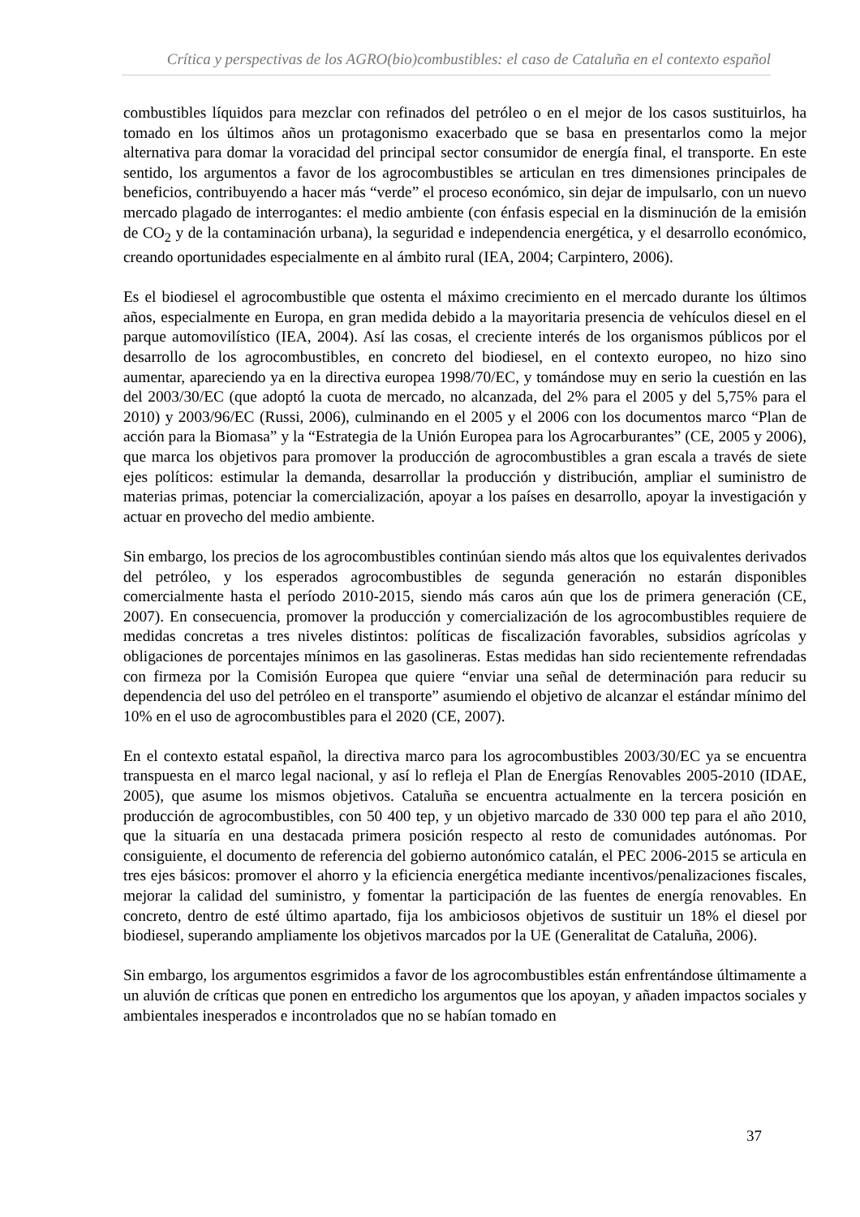Crítica y perspectivas de los AGRO(bio)combustibles: el caso de Cataluña en el contexto español
combustibles líquidos para mezclar con refinados del petróleo o en el mejor de los casos sustituirlos, ha tomado en los últimos años un protagonismo exacerbado que se basa en presentarlos como la mejor alternativa para domar la voracidad del principal sector consumidor de energía final, el transporte. En este sentido, los argumentos a favor de los agrocombustibles se articulan en tres dimensiones principales de beneficios, contribuyendo a hacer más “verde” el proceso económico, sin dejar de impulsarlo, con un nuevo mercado plagado de interrogantes: el medio ambiente (con énfasis especial en la disminución de la emisión de CO<sub>2</sub> y de la contaminación urbana), la seguridad e independencia energética, y el desarrollo económico, creando oportunidades especialmente en al ámbito rural (IEA, 2004; Carpintero, 2006).
Es el biodiesel el agrocombustible que ostenta el máximo crecimiento en el mercado durante los últimos años, especialmente en Europa, en gran medida debido a la mayoritaria presencia de vehículos diesel en el parque automovilístico (IEA, 2004). Así las cosas, el creciente interés de los organismos públicos por el desarrollo de los agrocombustibles, en concreto del biodiesel, en el contexto europeo, no hizo sino aumentar, apareciendo ya en la directiva europea 1998/70/EC, y tomándose muy en serio la cuestión en las del 2003/30/EC (que adoptó la cuota de mercado, no alcanzada, del 2% para el 2005 y del 5,75% para el 2010) y 2003/96/EC (Russi, 2006), culminando en el 2005 y el 2006 con los documentos marco “Plan de acción para la Biomasa” y la “Estrategia de la Unión Europea para los Agrocarburantes” (CE, 2005 y 2006), que marca los objetivos para promover la producción de agrocombustibles a gran escala a través de siete ejes políticos: estimular la demanda, desarrollar la producción y distribución, ampliar el suministro de materias primas, potenciar la comercialización, apoyar a los países en desarrollo, apoyar la investigación y actuar en provecho del medio ambiente.
Sin embargo, los precios de los agrocombustibles continúan siendo más altos que los equivalentes derivados del petróleo, y los esperados agrocombustibles de segunda generación no estarán disponibles comercialmente hasta el período 2010-2015, siendo más caros aún que los de primera generación (CE, 2007). En consecuencia, promover la producción y comercialización de los agrocombustibles requiere de medidas concretas a tres niveles distintos: políticas de fiscalización favorables, subsidios agrícolas y obligaciones de porcentajes mínimos en las gasolineras. Estas medidas han sido recientemente refrendadas con firmeza por la Comisión Europea que quiere “enviar una señal de determinación para reducir su dependencia del uso del petróleo en el transporte” asumiendo el objetivo de alcanzar el estándar mínimo del 10% en el uso de agrocombustibles para el 2020 (CE, 2007).
En el contexto estatal español, la directiva marco para los agrocombustibles 2003/30/EC ya se encuentra transpuesta en el marco legal nacional, y así lo refleja el Plan de Energías Renovables 2005-2010 (IDAE, 2005), que asume los mismos objetivos. Cataluña se encuentra actualmente en la tercera posición en producción de agrocombustibles, con 50 400 tep, y un objetivo marcado de 330 000 tep para el año 2010, que la situaría en una destacada primera posición respecto al resto de comunidades autónomas. Por consiguiente, el documento de referencia del gobierno autonómico catalán, el PEC 2006-2015 se articula en tres ejes básicos: promover el ahorro y la eficiencia energética mediante incentivos/penalizaciones fiscales, mejorar la calidad del suministro, y fomentar la participación de las fuentes de energía renovables. En concreto, dentro de esté último apartado, fija los ambiciosos objetivos de sustituir un 18% el diesel por biodiesel, superando ampliamente los objetivos marcados por la UE (Generalitat de Cataluña, 2006).
Sin embargo, los argumentos esgrimidos a favor de los agrocombustibles están enfrentándose últimamente a un aluvión de críticas que ponen en entredicho los argumentos que los apoyan, y añaden impactos sociales y ambientales inesperados e incontrolados que no se habían tomado en
37